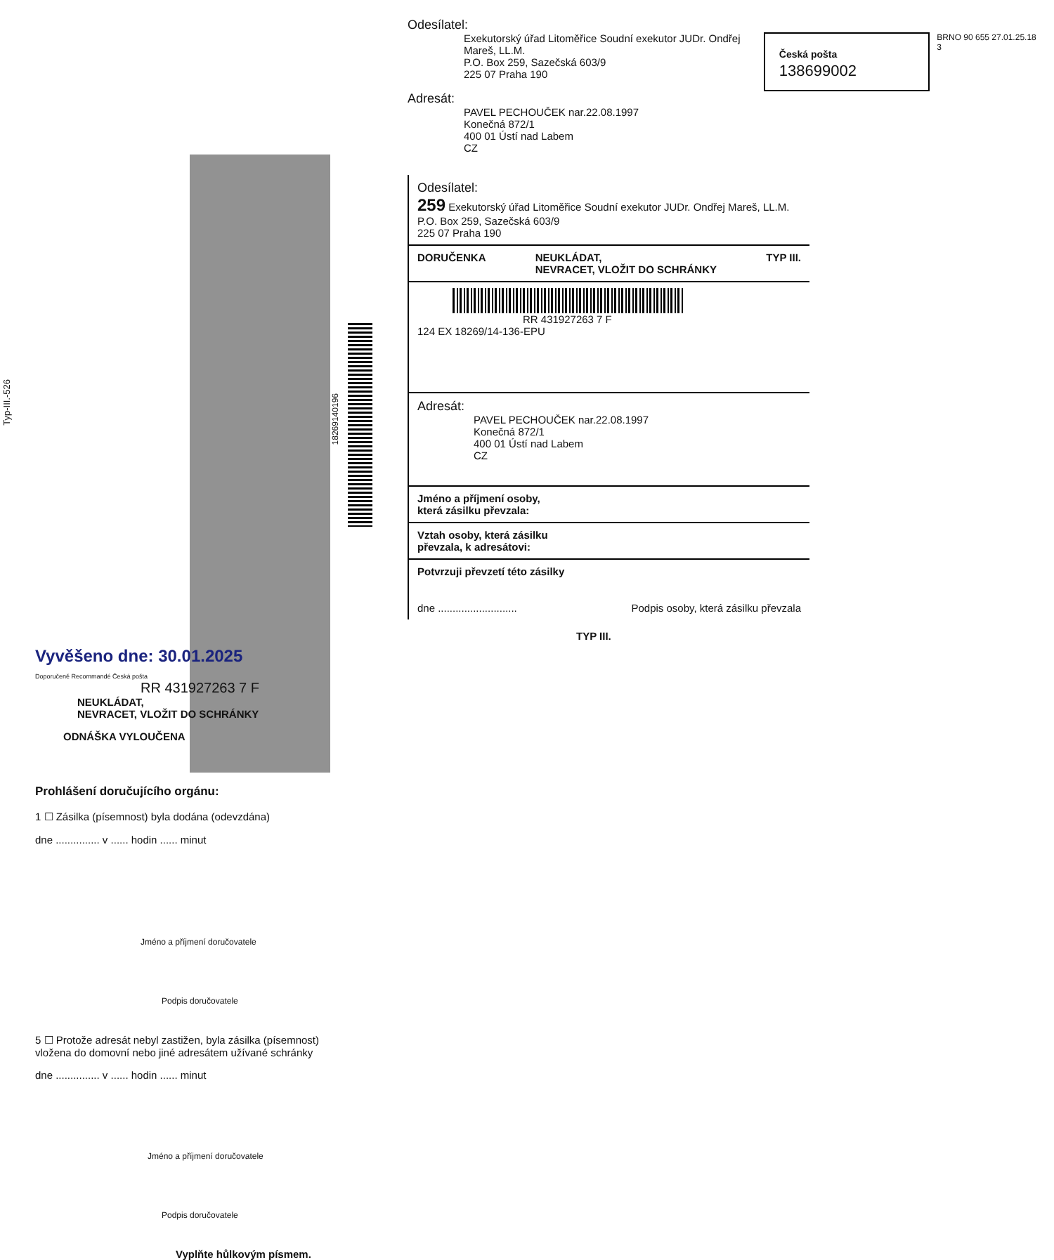Typ-III.-526
Vyvěšeno dne: 30.01.2025
Doporučeně Recommandé Česká pošta
RR 431927263 7 F
NEUKLÁDAT,
NEVRACET, VLOŽIT DO SCHRÁNKY
ODNÁŠKA VYLOUČENA
Prohlášení doručujícího orgánu:
1 ☐ Zásilka (písemnost) byla dodána (odevzdána)
dne ............... v ...... hodin ...... minut
Jméno a příjmení doručovatele
Podpis doručovatele
5 ☐ Protože adresát nebyl zastižen, byla zásilka (písemnost) vložena do domovní nebo jiné adresátem užívané schránky
dne ............... v ...... hodin ...... minut
Jméno a příjmení doručovatele
Podpis doručovatele
Vyplňte hůlkovým písmem.
18269140196
Odesílatel:
Exekutorský úřad Litoměřice Soudní exekutor JUDr. Ondřej Mareš, LL.M.
P.O. Box 259, Sazečská 603/9
225 07 Praha 190
Česká pošta 138699002
BRNO 90 655 27.01.25.18 3
Adresát:
PAVEL PECHOUČEK nar.22.08.1997
Konečná 872/1
400 01 Ústí nad Labem
CZ
Odesílatel:
259 Exekutorský úřad Litoměřice Soudní exekutor JUDr. Ondřej Mareš, LL.M.
P.O. Box 259, Sazečská 603/9
225 07 Praha 190
DORUČENKA NEUKLÁDAT,
NEVRACET, VLOŽIT DO SCHRÁNKY TYP III.
RR 431927263 7 F
124 EX 18269/14-136-EPU
Adresát:
PAVEL PECHOUČEK nar.22.08.1997
Konečná 872/1
400 01 Ústí nad Labem
CZ
Jméno a příjmení osoby,
která zásilku převzala:
Vztah osoby, která zásilku
převzala, k adresátovi:
Potvrzuji převzetí této zásilky
dne ........................... Podpis osoby, která zásilku převzala
TYP III.